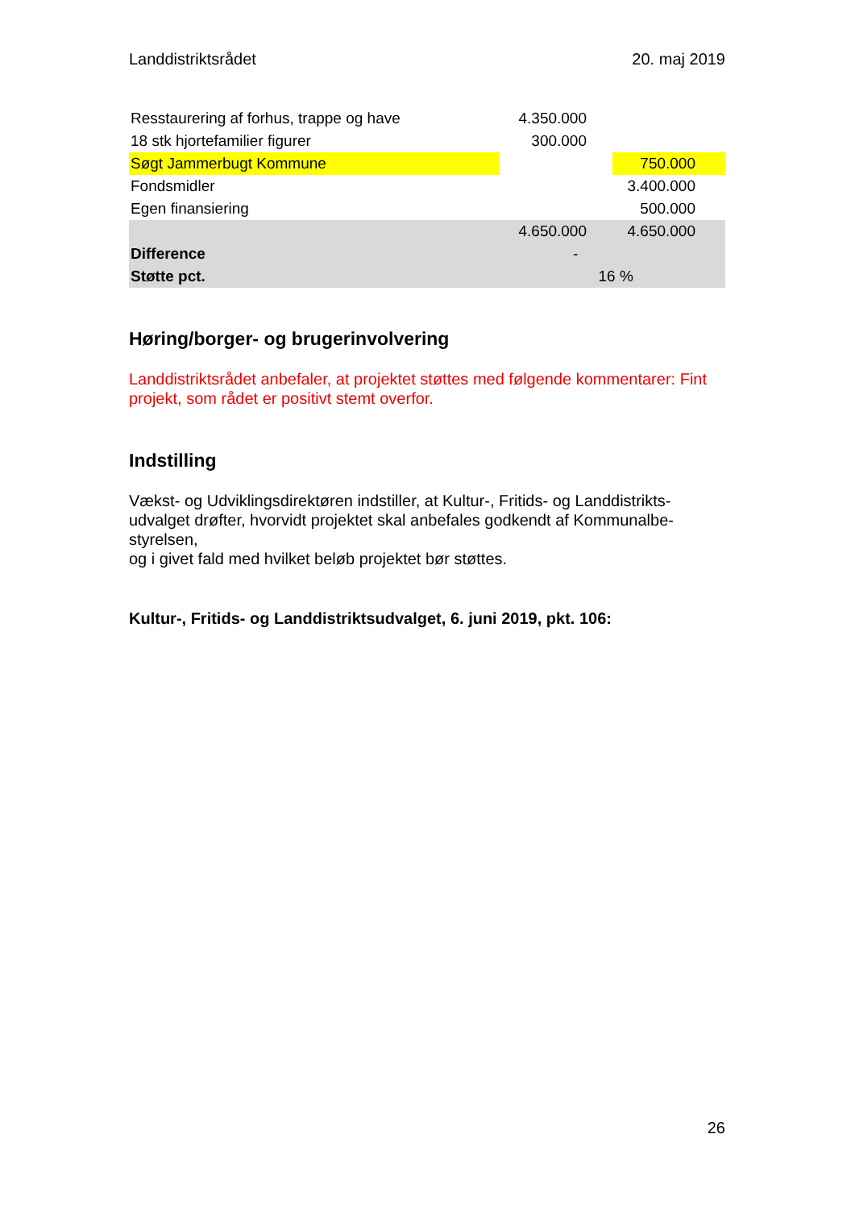Landdistriktsrådet 20. maj 2019
| Resstaurering af forhus, trappe og have | 4.350.000 | | | |
| 18 stk hjortefamilier figurer | 300.000 | | | |
| Søgt Jammerbugt Kommune | | | 750.000 | |
| Fondsmidler | | | 3.400.000 | |
| Egen finansiering | | | 500.000 | |
| | 4.650.000 | | 4.650.000 | |
| Difference | - | | | |
| Støtte pct. | | 16 % | | |
Høring/borger- og brugerinvolvering
Landdistriktsrådet anbefaler, at projektet støttes med følgende kommentarer: Fint projekt, som rådet er positivt stemt overfor.
Indstilling
Vækst- og Udviklingsdirektøren indstiller, at Kultur-, Fritids- og Landdistrikts-udvalget drøfter, hvorvidt projektet skal anbefales godkendt af Kommunalbe-styrelsen,
og i givet fald med hvilket beløb projektet bør støttes.
Kultur-, Fritids- og Landdistriktsudvalget, 6. juni 2019, pkt. 106:
26